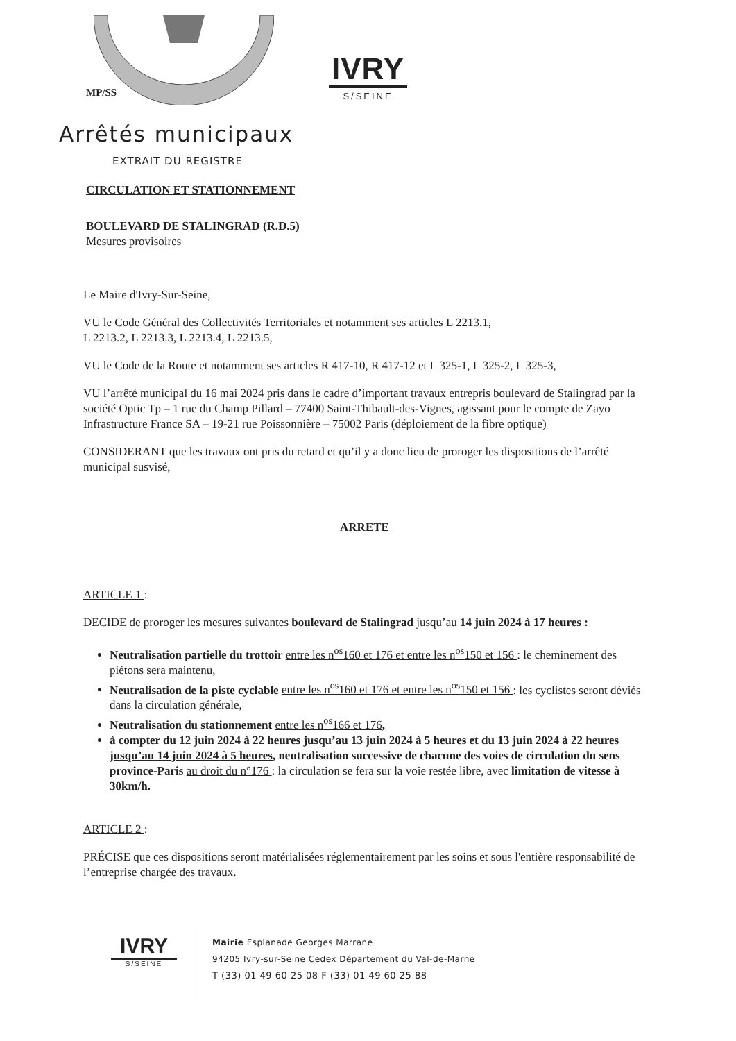MP/SS
IVRY
S/SEINE
Arrêtés municipaux
EXTRAIT DU REGISTRE
CIRCULATION ET STATIONNEMENT
BOULEVARD DE STALINGRAD (R.D.5)
Mesures provisoires
Le Maire d'Ivry-Sur-Seine,
VU le Code Général des Collectivités Territoriales et notamment ses articles L 2213.1,
L 2213.2, L 2213.3, L 2213.4, L 2213.5,
VU le Code de la Route et notamment ses articles R 417-10, R 417-12 et L 325-1, L 325-2, L 325-3,
VU l’arrêté municipal du 16 mai 2024 pris dans le cadre d’important travaux entrepris boulevard de Stalingrad par la société Optic Tp – 1 rue du Champ Pillard – 77400 Saint-Thibault-des-Vignes, agissant pour le compte de Zayo Infrastructure France SA – 19-21 rue Poissonnière – 75002 Paris (déploiement de la fibre optique)
CONSIDERANT que les travaux ont pris du retard et qu’il y a donc lieu de proroger les dispositions de l’arrêté municipal susvisé,
ARRETE
ARTICLE 1 :
DECIDE de proroger les mesures suivantes boulevard de Stalingrad jusqu’au 14 juin 2024 à 17 heures :
Neutralisation partielle du trottoir entre les n<sup>os</sup>160 et 176 et entre les n<sup>os</sup>150 et 156 : le cheminement des piétons sera maintenu,
Neutralisation de la piste cyclable entre les n<sup>os</sup>160 et 176 et entre les n<sup>os</sup>150 et 156 : les cyclistes seront déviés dans la circulation générale,
Neutralisation du stationnement entre les n<sup>os</sup>166 et 176,
à compter du 12 juin 2024 à 22 heures jusqu’au 13 juin 2024 à 5 heures et du 13 juin 2024 à 22 heures jusqu’au 14 juin 2024 à 5 heures, neutralisation successive de chacune des voies de circulation du sens province-Paris au droit du n°176 : la circulation se fera sur la voie restée libre, avec limitation de vitesse à 30km/h.
ARTICLE 2 :
PRÉCISE que ces dispositions seront matérialisées réglementairement par les soins et sous l'entière responsabilité de l’entreprise chargée des travaux.
IVRY
S/SEINE
Mairie Esplanade Georges Marrane
94205 Ivry-sur-Seine Cedex Département du Val-de-Marne
T (33) 01 49 60 25 08 F (33) 01 49 60 25 88